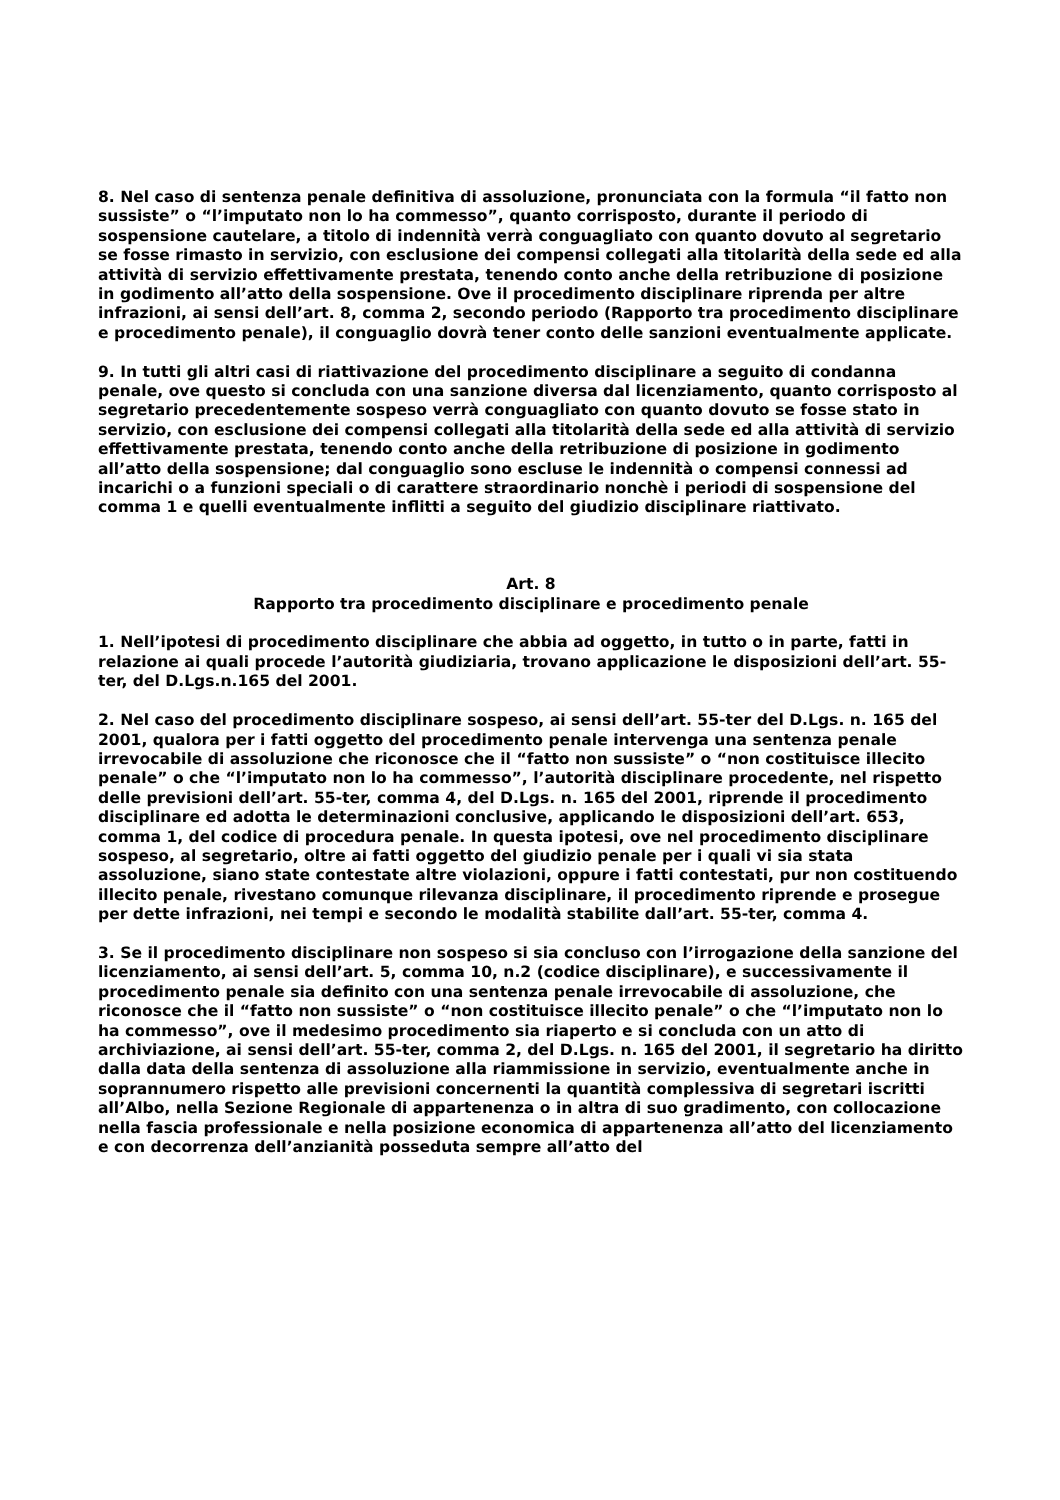8. Nel caso di sentenza penale definitiva di assoluzione, pronunciata con la formula “il fatto non sussiste” o “l’imputato non lo ha commesso”, quanto corrisposto, durante il periodo di sospensione cautelare, a titolo di indennità verrà conguagliato con quanto dovuto al segretario se fosse rimasto in servizio, con esclusione dei compensi collegati alla titolarità della sede ed alla attività di servizio effettivamente prestata, tenendo conto anche della retribuzione di posizione in godimento all’atto della sospensione. Ove il procedimento disciplinare riprenda per altre infrazioni, ai sensi dell’art. 8, comma 2, secondo periodo (Rapporto tra procedimento disciplinare e procedimento penale), il conguaglio dovrà tener conto delle sanzioni eventualmente applicate.
9. In tutti gli altri casi di riattivazione del procedimento disciplinare a seguito di condanna penale, ove questo si concluda con una sanzione diversa dal licenziamento, quanto corrisposto al segretario precedentemente sospeso verrà conguagliato con quanto dovuto se fosse stato in servizio, con esclusione dei compensi collegati alla titolarità della sede ed alla attività di servizio effettivamente prestata, tenendo conto anche della retribuzione di posizione in godimento all’atto della sospensione; dal conguaglio sono escluse le indennità o compensi connessi ad incarichi o a funzioni speciali o di carattere straordinario nonchè i periodi di sospensione del comma 1 e quelli eventualmente inflitti a seguito del giudizio disciplinare riattivato.
Art. 8
Rapporto tra procedimento disciplinare e procedimento penale
1. Nell’ipotesi di procedimento disciplinare che abbia ad oggetto, in tutto o in parte, fatti in relazione ai quali procede l’autorità giudiziaria, trovano applicazione le disposizioni dell’art. 55-ter, del D.Lgs.n.165 del 2001.
2. Nel caso del procedimento disciplinare sospeso, ai sensi dell’art. 55-ter del D.Lgs. n. 165 del 2001, qualora per i fatti oggetto del procedimento penale intervenga una sentenza penale irrevocabile di assoluzione che riconosce che il “fatto non sussiste” o “non costituisce illecito penale” o che “l’imputato non lo ha commesso”, l’autorità disciplinare procedente, nel rispetto delle previsioni dell’art. 55-ter, comma 4, del D.Lgs. n. 165 del 2001, riprende il procedimento disciplinare ed adotta le determinazioni conclusive, applicando le disposizioni dell’art. 653, comma 1, del codice di procedura penale. In questa ipotesi, ove nel procedimento disciplinare sospeso, al segretario, oltre ai fatti oggetto del giudizio penale per i quali vi sia stata assoluzione, siano state contestate altre violazioni, oppure i fatti contestati, pur non costituendo illecito penale, rivestano comunque rilevanza disciplinare, il procedimento riprende e prosegue per dette infrazioni, nei tempi e secondo le modalità stabilite dall’art. 55-ter, comma 4.
3. Se il procedimento disciplinare non sospeso si sia concluso con l’irrogazione della sanzione del licenziamento, ai sensi dell’art. 5, comma 10, n.2 (codice disciplinare), e successivamente il procedimento penale sia definito con una sentenza penale irrevocabile di assoluzione, che riconosce che il “fatto non sussiste” o “non costituisce illecito penale” o che “l’imputato non lo ha commesso”, ove il medesimo procedimento sia riaperto e si concluda con un atto di archiviazione, ai sensi dell’art. 55-ter, comma 2, del D.Lgs. n. 165 del 2001, il segretario ha diritto dalla data della sentenza di assoluzione alla riammissione in servizio, eventualmente anche in soprannumero rispetto alle previsioni concernenti la quantità complessiva di segretari iscritti all’Albo, nella Sezione Regionale di appartenenza o in altra di suo gradimento, con collocazione nella fascia professionale e nella posizione economica di appartenenza all’atto del licenziamento e con decorrenza dell’anzianità posseduta sempre all’atto del